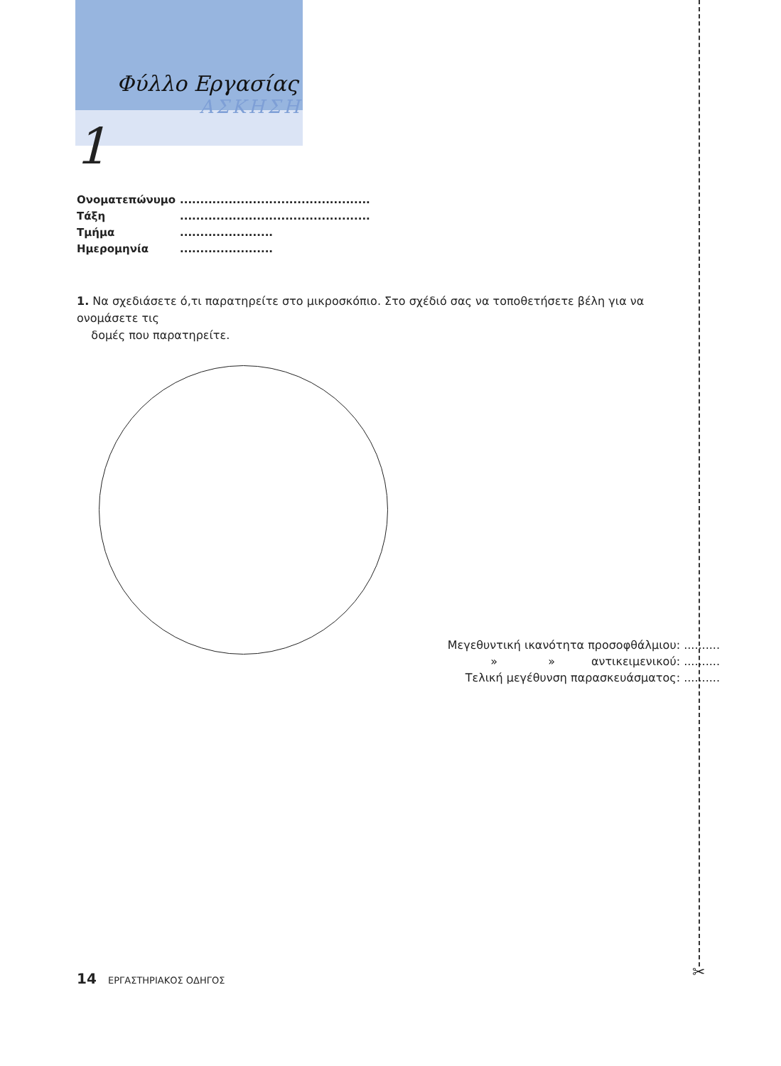Φύλλο Εργασίας
ΑΣΚΗΣΗ 1
✂
Ονοματεπώνυμο...............................................
Τάξη...............................................
Τμήμα.......................
Ημερομηνία.......................
1. Να σχεδιάσετε ό,τι παρατηρείτε στο μικροσκόπιο. Στο σχέδιό σας να τοποθετήσετε βέλη για να ονομάσετε τις
δομές που παρατηρείτε.
Μεγεθυντική ικανότητα προσοφθάλμιου: ..........
» » αντικειμενικού: ..........
Τελική μεγέθυνση παρασκευάσματος: ..........
14 ΕΡΓΑΣΤΗΡΙΑΚΟΣ ΟΔΗΓΟΣ